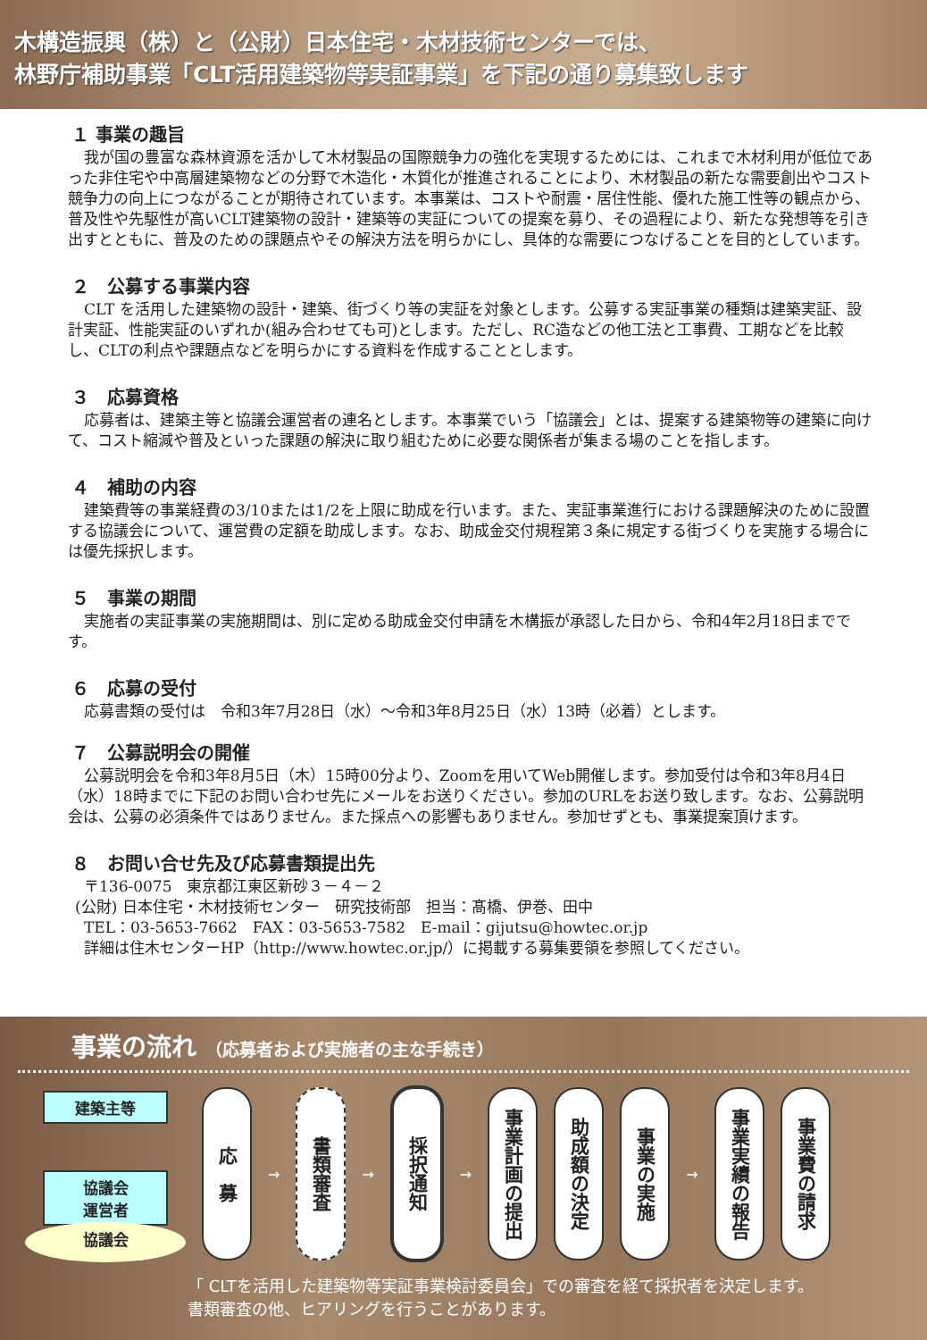木構造振興（株）と（公財）日本住宅・木材技術センターでは、
林野庁補助事業「CLT活用建築物等実証事業」を下記の通り募集致します
１ 事業の趣旨
我が国の豊富な森林資源を活かして木材製品の国際競争力の強化を実現するためには、これまで木材利用が低位であった非住宅や中高層建築物などの分野で木造化・木質化が推進されることにより、木材製品の新たな需要創出やコスト競争力の向上につながることが期待されています。本事業は、コストや耐震・居住性能、優れた施工性等の観点から、普及性や先駆性が高いCLT建築物の設計・建築等の実証についての提案を募り、その過程により、新たな発想等を引き出すとともに、普及のための課題点やその解決方法を明らかにし、具体的な需要につなげることを目的としています。
２　公募する事業内容
CLT を活用した建築物の設計・建築、街づくり等の実証を対象とします。公募する実証事業の種類は建築実証、設計実証、性能実証のいずれか(組み合わせても可)とします。ただし、RC造などの他工法と工事費、工期などを比較し、CLTの利点や課題点などを明らかにする資料を作成することとします。
３　応募資格
応募者は、建築主等と協議会運営者の連名とします。本事業でいう「協議会」とは、提案する建築物等の建築に向けて、コスト縮減や普及といった課題の解決に取り組むために必要な関係者が集まる場のことを指します。
４　補助の内容
建築費等の事業経費の3/10または1/2を上限に助成を行います。また、実証事業進行における課題解決のために設置する協議会について、運営費の定額を助成します。なお、助成金交付規程第３条に規定する街づくりを実施する場合には優先採択します。
５　事業の期間
実施者の実証事業の実施期間は、別に定める助成金交付申請を木構振が承認した日から、令和4年2月18日までです。
６　応募の受付
応募書類の受付は　令和3年7月28日（水）～令和3年8月25日（水）13時（必着）とします。
７　公募説明会の開催
公募説明会を令和3年8月5日（木）15時00分より、Zoomを用いてWeb開催します。参加受付は令和3年8月4日（水）18時までに下記のお問い合わせ先にメールをお送りください。参加のURLをお送り致します。なお、公募説明会は、公募の必須条件ではありません。また採点への影響もありません。参加せずとも、事業提案頂けます。
８　お問い合せ先及び応募書類提出先
〒136-0075　東京都江東区新砂３－４－２
(公財) 日本住宅・木材技術センター　研究技術部　担当：髙橋、伊巻、田中
TEL：03-5653-7662　FAX：03-5653-7582　E-mail：gijutsu@howtec.or.jp
詳細は住木センターHP（http://www.howtec.or.jp/）に掲載する募集要領を参照してください。
事業の流れ （応募者および実施者の主な手続き）
建築主等
協議会
運営者
協議会
応　募
→
書類審査
→
採択通知
→
事業計画の提出
助成額の決定
事業の実施
→
事業実績の報告
事業費の請求
「 CLTを活用した建築物等実証事業検討委員会」での審査を経て採択者を決定します。
書類審査の他、ヒアリングを行うことがあります。